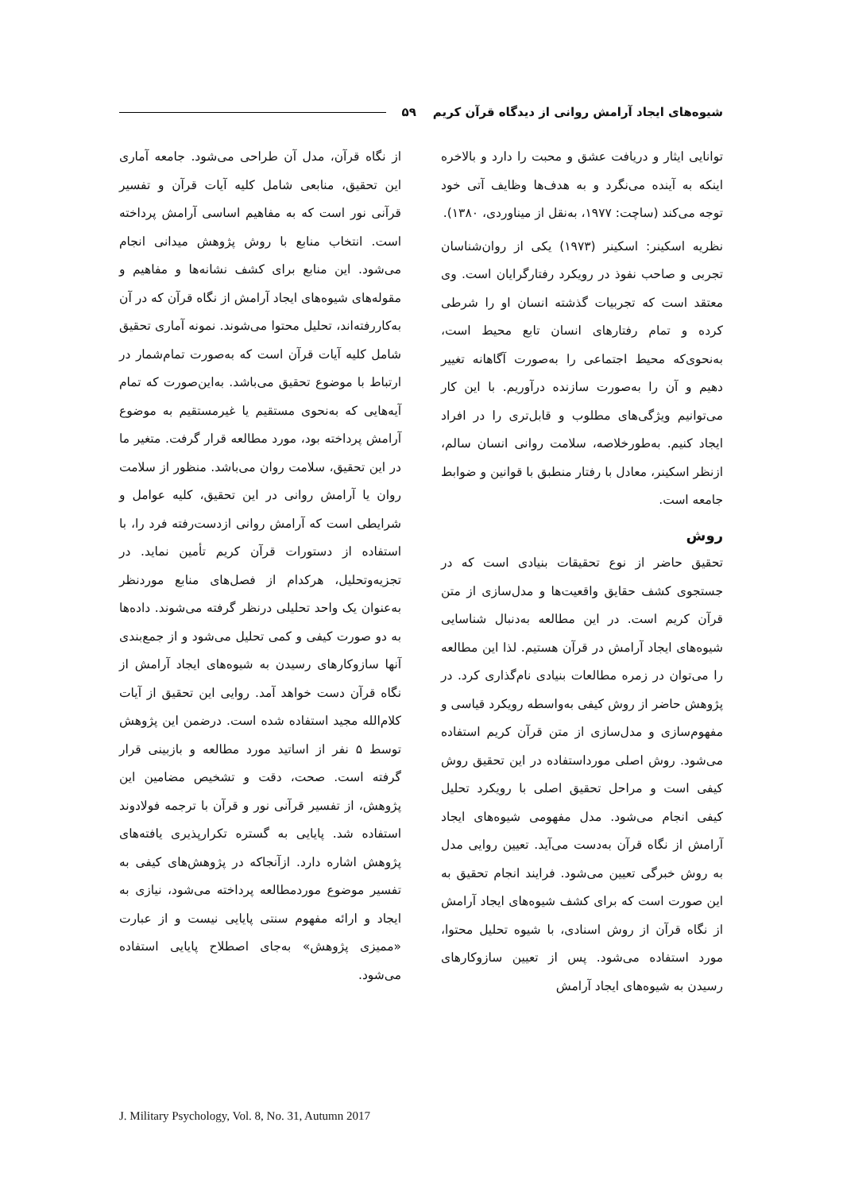شیوه‌های ایجاد آرامش روانی از دیدگاه قرآن کریم ۵۹
توانایی ایثار و دریافت عشق و محبت را دارد و بالاخره اینکه به آینده می‌نگرد و به هدف‌ها وظایف آتی خود توجه می‌کند (ساچت: ۱۹۷۷، به‌نقل از میناوردی، ۱۳۸۰).
نظریه اسکینر: اسکینر (۱۹۷۳) یکی از روان‌شناسان تجربی و صاحب نفوذ در رویکرد رفتارگرایان است. وی معتقد است که تجربیات گذشته انسان او را شرطی کرده و تمام رفتارهای انسان تابع محیط است، به‌نحوی‌که محیط اجتماعی را به‌صورت آگاهانه تغییر دهیم و آن را به‌صورت سازنده درآوریم. با این کار می‌توانیم ویژگی‌های مطلوب و قابل‌تری را در افراد ایجاد کنیم. به‌طورخلاصه، سلامت روانی انسان سالم، ازنظر اسکینر، معادل با رفتار منطبق با قوانین و ضوابط جامعه است.
روش
تحقیق حاضر از نوع تحقیقات بنیادی است که در جستجوی کشف حقایق واقعیت‌ها و مدل‌سازی از متن قرآن کریم است. در این مطالعه به‌دنبال شناسایی شیوه‌های ایجاد آرامش در قرآن هستیم. لذا این مطالعه را می‌توان در زمره مطالعات بنیادی نام‌گذاری کرد. در پژوهش حاضر از روش کیفی به‌واسطه رویکرد قیاسی و مفهوم‌سازی و مدل‌سازی از متن قرآن کریم استفاده می‌شود. روش اصلی مورداستفاده در این تحقیق روش کیفی است و مراحل تحقیق اصلی با رویکرد تحلیل کیفی انجام می‌شود. مدل مفهومی شیوه‌های ایجاد آرامش از نگاه قرآن به‌دست می‌آید. تعیین روایی مدل به روش خبرگی تعیین می‌شود. فرایند انجام تحقیق به این صورت است که برای کشف شیوه‌های ایجاد آرامش از نگاه قرآن از روش اسنادی، با شیوه تحلیل محتوا، مورد استفاده می‌شود. پس از تعیین سازوکارهای رسیدن به شیوه‌های ایجاد آرامش
از نگاه قرآن، مدل آن طراحی می‌شود. جامعه آماری این تحقیق، منابعی شامل کلیه آیات قرآن و تفسیر قرآنی نور است که به مفاهیم اساسی آرامش پرداخته است. انتخاب منابع با روش پژوهش میدانی انجام می‌شود. این منابع برای کشف نشانه‌ها و مفاهیم و مقوله‌های شیوه‌های ایجاد آرامش از نگاه قرآن که در آن به‌کاررفته‌اند، تحلیل محتوا می‌شوند. نمونه آماری تحقیق شامل کلیه آیات قرآن است که به‌صورت تمام‌شمار در ارتباط با موضوع تحقیق می‌باشد. به‌این‌صورت که تمام آیه‌هایی که به‌نحوی مستقیم یا غیرمستقیم به موضوع آرامش پرداخته بود، مورد مطالعه قرار گرفت. متغیر ما در این تحقیق، سلامت روان می‌باشد. منظور از سلامت روان یا آرامش روانی در این تحقیق، کلیه عوامل و شرایطی است که آرامش روانی ازدست‌رفته فرد را، با استفاده از دستورات قرآن کریم تأمین نماید. در تجزیه‌وتحلیل، هرکدام از فصل‌های منابع موردنظر به‌عنوان یک واحد تحلیلی درنظر گرفته می‌شوند. داده‌ها به دو صورت کیفی و کمی تحلیل می‌شود و از جمع‌بندی آنها سازوکارهای رسیدن به شیوه‌های ایجاد آرامش از نگاه قرآن دست خواهد آمد. روایی این تحقیق از آیات کلام‌الله مجید استفاده شده است. درضمن این پژوهش توسط ۵ نفر از اساتید مورد مطالعه و بازبینی قرار گرفته است. صحت، دقت و تشخیص مضامین این پژوهش، از تفسیر قرآنی نور و قرآن با ترجمه فولادوند استفاده شد. پایایی به گستره تکرارپذیری یافته‌های پژوهش اشاره دارد. ازآنجاکه در پژوهش‌های کیفی به تفسیر موضوع موردمطالعه پرداخته می‌شود، نیازی به ایجاد و ارائه مفهوم سنتی پایایی نیست و از عبارت «ممیزی پژوهش» به‌جای اصطلاح پایایی استفاده می‌شود.
J. Military Psychology, Vol. 8, No. 31, Autumn 2017